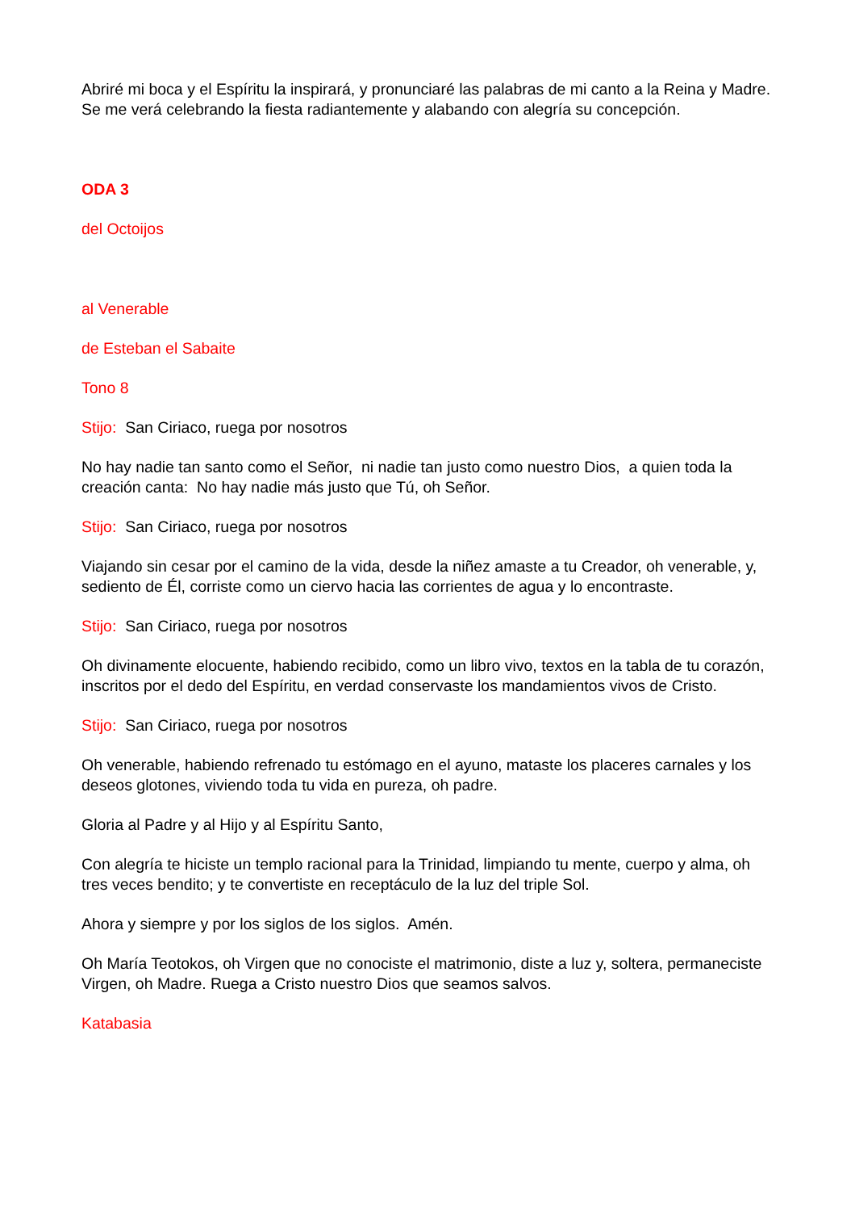Abriré mi boca y el Espíritu la inspirará, y pronunciaré las palabras de mi canto a la Reina y Madre. Se me verá celebrando la fiesta radiantemente y alabando con alegría su concepción.
ODA 3
del Octoijos
al Venerable
de Esteban el Sabaite
Tono 8
Stijo: San Ciriaco, ruega por nosotros
No hay nadie tan santo como el Señor, ni nadie tan justo como nuestro Dios, a quien toda la creación canta: No hay nadie más justo que Tú, oh Señor.
Stijo: San Ciriaco, ruega por nosotros
Viajando sin cesar por el camino de la vida, desde la niñez amaste a tu Creador, oh venerable, y, sediento de Él, corriste como un ciervo hacia las corrientes de agua y lo encontraste.
Stijo: San Ciriaco, ruega por nosotros
Oh divinamente elocuente, habiendo recibido, como un libro vivo, textos en la tabla de tu corazón, inscritos por el dedo del Espíritu, en verdad conservaste los mandamientos vivos de Cristo.
Stijo: San Ciriaco, ruega por nosotros
Oh venerable, habiendo refrenado tu estómago en el ayuno, mataste los placeres carnales y los deseos glotones, viviendo toda tu vida en pureza, oh padre.
Gloria al Padre y al Hijo y al Espíritu Santo,
Con alegría te hiciste un templo racional para la Trinidad, limpiando tu mente, cuerpo y alma, oh tres veces bendito; y te convertiste en receptáculo de la luz del triple Sol.
Ahora y siempre y por los siglos de los siglos. Amén.
Oh María Teotokos, oh Virgen que no conociste el matrimonio, diste a luz y, soltera, permaneciste Virgen, oh Madre. Ruega a Cristo nuestro Dios que seamos salvos.
Katabasia